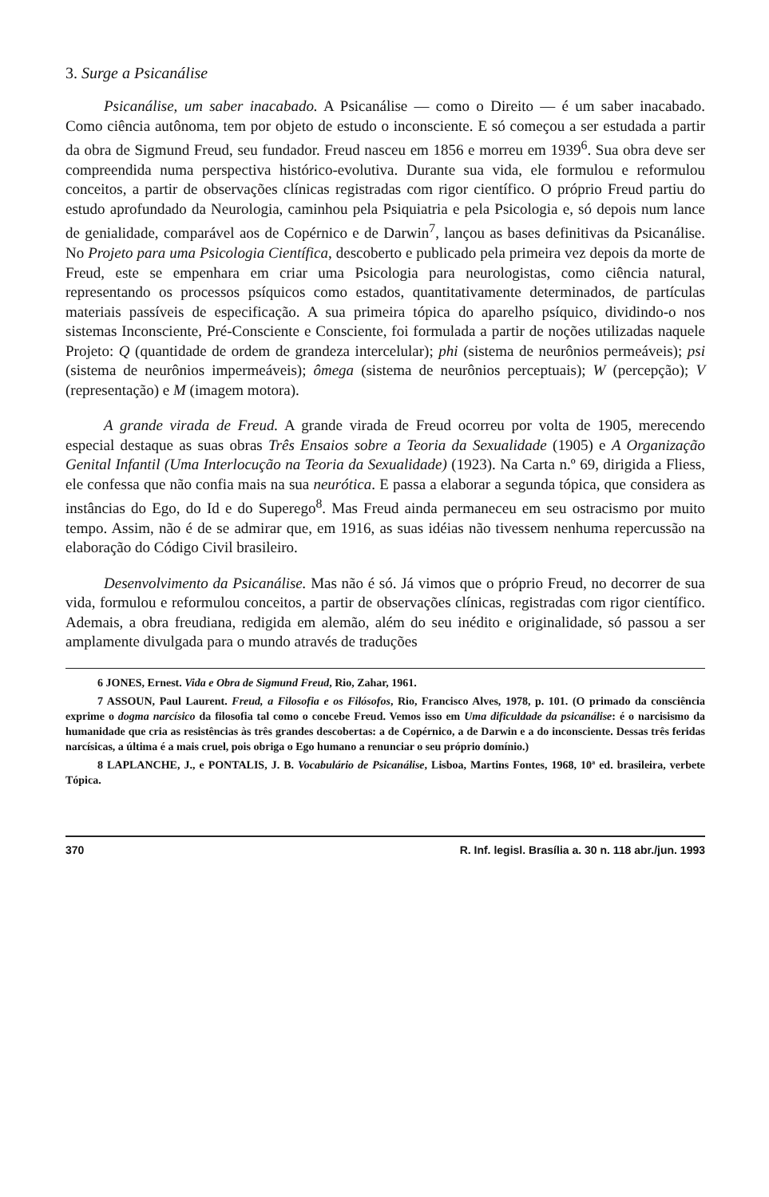3. Surge a Psicanálise
Psicanálise, um saber inacabado. A Psicanálise — como o Direito — é um saber inacabado. Como ciência autônoma, tem por objeto de estudo o inconsciente. E só começou a ser estudada a partir da obra de Sigmund Freud, seu fundador. Freud nasceu em 1856 e morreu em 1939<sup>6</sup>. Sua obra deve ser compreendida numa perspectiva histórico-evolutiva. Durante sua vida, ele formulou e reformulou conceitos, a partir de observações clínicas registradas com rigor científico. O próprio Freud partiu do estudo aprofundado da Neurologia, caminhou pela Psiquiatria e pela Psicologia e, só depois num lance de genialidade, comparável aos de Copérnico e de Darwin<sup>7</sup>, lançou as bases definitivas da Psicanálise. No Projeto para uma Psicologia Científica, descoberto e publicado pela primeira vez depois da morte de Freud, este se empenhara em criar uma Psicologia para neurologistas, como ciência natural, representando os processos psíquicos como estados, quantitativamente determinados, de partículas materiais passíveis de especificação. A sua primeira tópica do aparelho psíquico, dividindo-o nos sistemas Inconsciente, Pré-Consciente e Consciente, foi formulada a partir de noções utilizadas naquele Projeto: Q (quantidade de ordem de grandeza intercelular); phi (sistema de neurônios permeáveis); psi (sistema de neurônios impermeáveis); ômega (sistema de neurônios perceptuais); W (percepção); V (representação) e M (imagem motora).
A grande virada de Freud. A grande virada de Freud ocorreu por volta de 1905, merecendo especial destaque as suas obras Três Ensaios sobre a Teoria da Sexualidade (1905) e A Organização Genital Infantil (Uma Interlocução na Teoria da Sexualidade) (1923). Na Carta n.º 69, dirigida a Fliess, ele confessa que não confia mais na sua neurótica. E passa a elaborar a segunda tópica, que considera as instâncias do Ego, do Id e do Superego<sup>8</sup>. Mas Freud ainda permaneceu em seu ostracismo por muito tempo. Assim, não é de se admirar que, em 1916, as suas idéias não tivessem nenhuma repercussão na elaboração do Código Civil brasileiro.
Desenvolvimento da Psicanálise. Mas não é só. Já vimos que o próprio Freud, no decorrer de sua vida, formulou e reformulou conceitos, a partir de observações clínicas, registradas com rigor científico. Ademais, a obra freudiana, redigida em alemão, além do seu inédito e originalidade, só passou a ser amplamente divulgada para o mundo através de traduções
6 JONES, Ernest. Vida e Obra de Sigmund Freud, Rio, Zahar, 1961.
7 ASSOUN, Paul Laurent. Freud, a Filosofia e os Filósofos, Rio, Francisco Alves, 1978, p. 101. (O primado da consciência exprime o dogma narcísico da filosofia tal como o concebe Freud. Vemos isso em Uma dificuldade da psicanálise: é o narcisismo da humanidade que cria as resistências às três grandes descobertas: a de Copérnico, a de Darwin e a do inconsciente. Dessas três feridas narcísicas, a última é a mais cruel, pois obriga o Ego humano a renunciar o seu próprio domínio.)
8 LAPLANCHE, J., e PONTALIS, J. B. Vocabulário de Psicanálise, Lisboa, Martins Fontes, 1968, 10ª ed. brasileira, verbete Tópica.
370 R. Inf. legisl. Brasília a. 30 n. 118 abr./jun. 1993